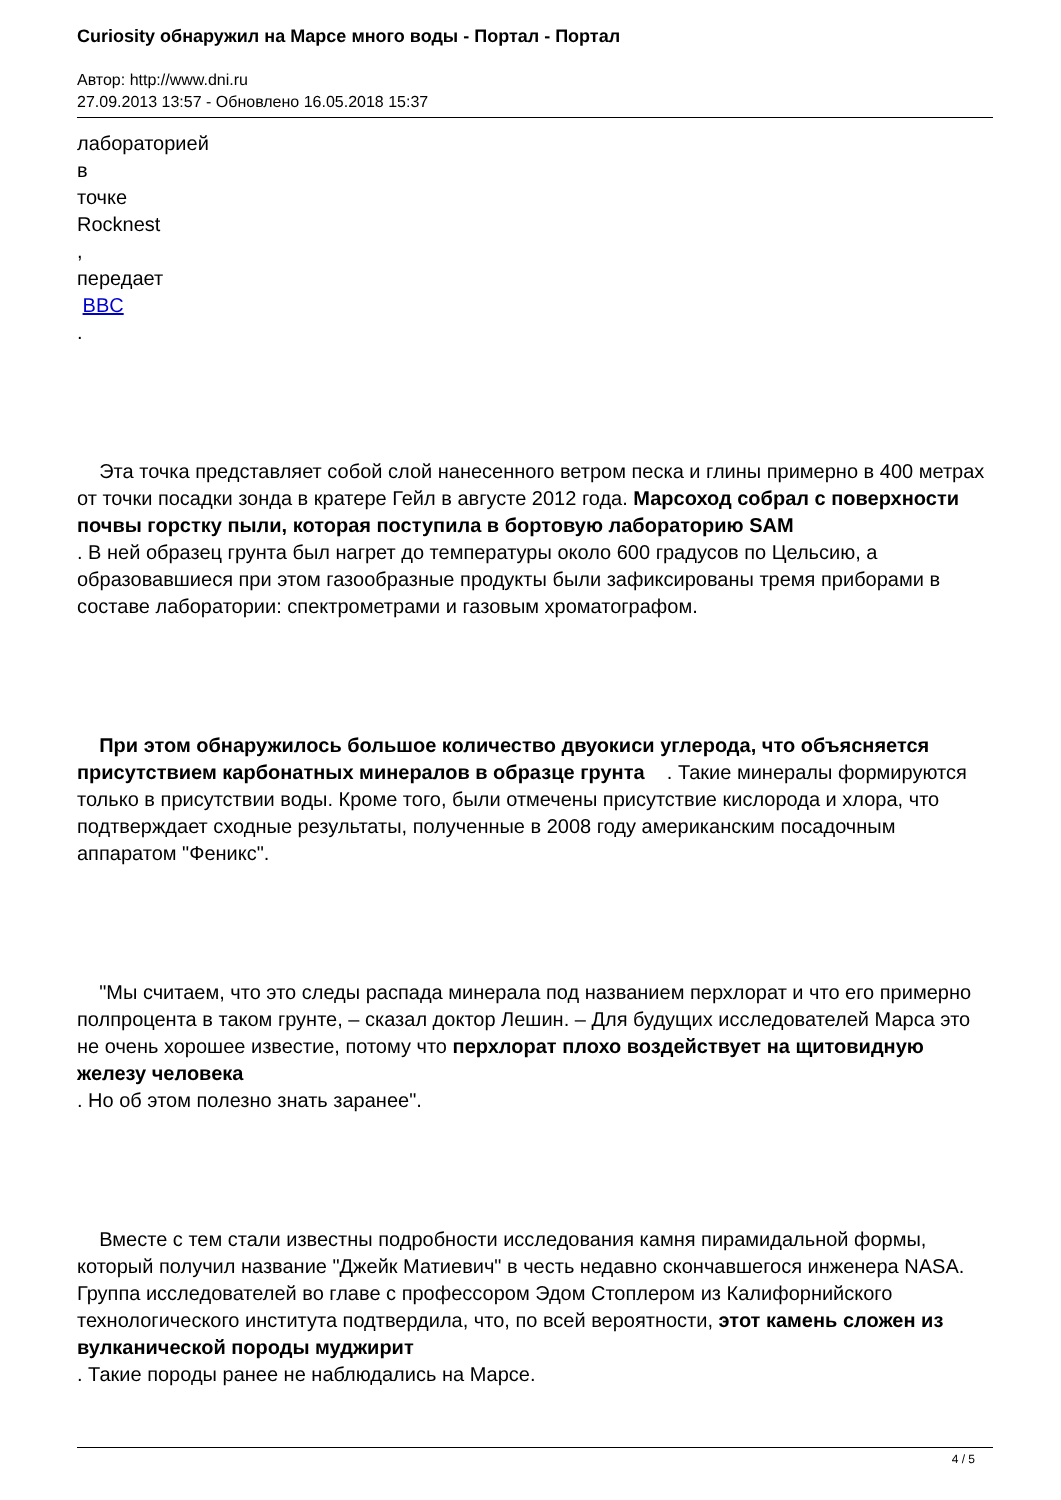Curiosity обнаружил на Марсе много воды - Портал - Портал
Автор: http://www.dni.ru
27.09.2013 13:57 - Обновлено 16.05.2018 15:37
лабораторией
в
точке
Rocknest
,
передает
BBC
.
Эта точка представляет собой слой нанесенного ветром песка и глины примерно в 400 метрах от точки посадки зонда в кратере Гейл в августе 2012 года. Марсоход собрал с поверхности почвы горстку пыли, которая поступила в бортовую лабораторию SAM
. В ней образец грунта был нагрет до температуры около 600 градусов по Цельсию, а образовавшиеся при этом газообразные продукты были зафиксированы тремя приборами в составе лаборатории: спектрометрами и газовым хроматографом.
При этом обнаружилось большое количество двуокиси углерода, что объясняется присутствием карбонатных минералов в образце грунта . Такие минералы формируются только в присутствии воды. Кроме того, были отмечены присутствие кислорода и хлора, что подтверждает сходные результаты, полученные в 2008 году американским посадочным аппаратом "Феникс".
"Мы считаем, что это следы распада минерала под названием перхлорат и что его примерно полпроцента в таком грунте, – сказал доктор Лешин. – Для будущих исследователей Марса это не очень хорошее известие, потому что перхлорат плохо воздействует на щитовидную железу человека
. Но об этом полезно знать заранее".
Вместе с тем стали известны подробности исследования камня пирамидальной формы, который получил название "Джейк Матиевич" в честь недавно скончавшегося инженера NASA. Группа исследователей во главе с профессором Эдом Стоплером из Калифорнийского технологического института подтвердила, что, по всей вероятности, этот камень сложен из вулканической породы муджирит
. Такие породы ранее не наблюдались на Марсе.
4 / 5